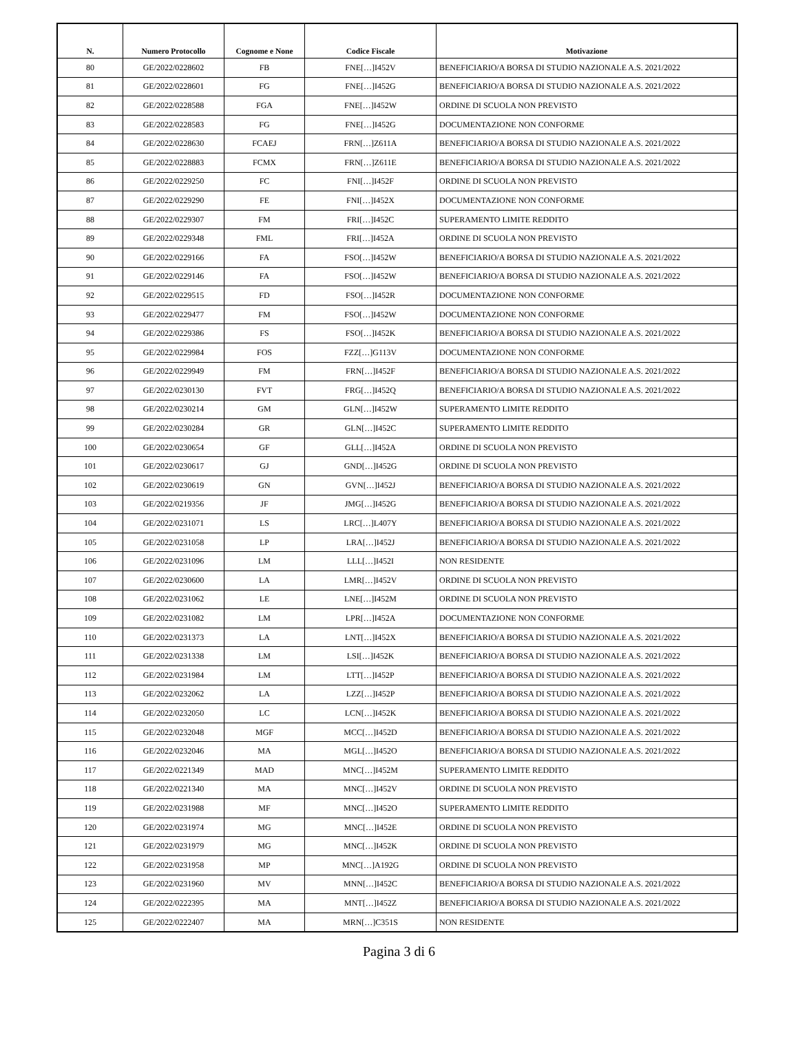| N. | Numero Protocollo | Cognome e None | Codice Fiscale | Motivazione |
| --- | --- | --- | --- | --- |
| 80 | GE/2022/0228602 | FB | FNE[…]I452V | BENEFICIARIO/A BORSA DI STUDIO NAZIONALE A.S. 2021/2022 |
| 81 | GE/2022/0228601 | FG | FNE[…]I452G | BENEFICIARIO/A BORSA DI STUDIO NAZIONALE A.S. 2021/2022 |
| 82 | GE/2022/0228588 | FGA | FNE[…]I452W | ORDINE DI SCUOLA NON PREVISTO |
| 83 | GE/2022/0228583 | FG | FNE[…]I452G | DOCUMENTAZIONE NON CONFORME |
| 84 | GE/2022/0228630 | FCAEJ | FRN[…]Z611A | BENEFICIARIO/A BORSA DI STUDIO NAZIONALE A.S. 2021/2022 |
| 85 | GE/2022/0228883 | FCMX | FRN[…]Z611E | BENEFICIARIO/A BORSA DI STUDIO NAZIONALE A.S. 2021/2022 |
| 86 | GE/2022/0229250 | FC | FNI[…]I452F | ORDINE DI SCUOLA NON PREVISTO |
| 87 | GE/2022/0229290 | FE | FNI[…]I452X | DOCUMENTAZIONE NON CONFORME |
| 88 | GE/2022/0229307 | FM | FRI[…]I452C | SUPERAMENTO LIMITE REDDITO |
| 89 | GE/2022/0229348 | FML | FRI[…]I452A | ORDINE DI SCUOLA NON PREVISTO |
| 90 | GE/2022/0229166 | FA | FSO[…]I452W | BENEFICIARIO/A BORSA DI STUDIO NAZIONALE A.S. 2021/2022 |
| 91 | GE/2022/0229146 | FA | FSO[…]I452W | BENEFICIARIO/A BORSA DI STUDIO NAZIONALE A.S. 2021/2022 |
| 92 | GE/2022/0229515 | FD | FSO[…]I452R | DOCUMENTAZIONE NON CONFORME |
| 93 | GE/2022/0229477 | FM | FSO[…]I452W | DOCUMENTAZIONE NON CONFORME |
| 94 | GE/2022/0229386 | FS | FSO[…]I452K | BENEFICIARIO/A BORSA DI STUDIO NAZIONALE A.S. 2021/2022 |
| 95 | GE/2022/0229984 | FOS | FZZ[…]G113V | DOCUMENTAZIONE NON CONFORME |
| 96 | GE/2022/0229949 | FM | FRN[…]I452F | BENEFICIARIO/A BORSA DI STUDIO NAZIONALE A.S. 2021/2022 |
| 97 | GE/2022/0230130 | FVT | FRG[…]I452Q | BENEFICIARIO/A BORSA DI STUDIO NAZIONALE A.S. 2021/2022 |
| 98 | GE/2022/0230214 | GM | GLN[…]I452W | SUPERAMENTO LIMITE REDDITO |
| 99 | GE/2022/0230284 | GR | GLN[…]I452C | SUPERAMENTO LIMITE REDDITO |
| 100 | GE/2022/0230654 | GF | GLL[…]I452A | ORDINE DI SCUOLA NON PREVISTO |
| 101 | GE/2022/0230617 | GJ | GND[…]I452G | ORDINE DI SCUOLA NON PREVISTO |
| 102 | GE/2022/0230619 | GN | GVN[…]I452J | BENEFICIARIO/A BORSA DI STUDIO NAZIONALE A.S. 2021/2022 |
| 103 | GE/2022/0219356 | JF | JMG[…]I452G | BENEFICIARIO/A BORSA DI STUDIO NAZIONALE A.S. 2021/2022 |
| 104 | GE/2022/0231071 | LS | LRC[…]L407Y | BENEFICIARIO/A BORSA DI STUDIO NAZIONALE A.S. 2021/2022 |
| 105 | GE/2022/0231058 | LP | LRA[…]I452J | BENEFICIARIO/A BORSA DI STUDIO NAZIONALE A.S. 2021/2022 |
| 106 | GE/2022/0231096 | LM | LLL[…]I452I | NON RESIDENTE |
| 107 | GE/2022/0230600 | LA | LMR[…]I452V | ORDINE DI SCUOLA NON PREVISTO |
| 108 | GE/2022/0231062 | LE | LNE[…]I452M | ORDINE DI SCUOLA NON PREVISTO |
| 109 | GE/2022/0231082 | LM | LPR[…]I452A | DOCUMENTAZIONE NON CONFORME |
| 110 | GE/2022/0231373 | LA | LNT[…]I452X | BENEFICIARIO/A BORSA DI STUDIO NAZIONALE A.S. 2021/2022 |
| 111 | GE/2022/0231338 | LM | LSI[…]I452K | BENEFICIARIO/A BORSA DI STUDIO NAZIONALE A.S. 2021/2022 |
| 112 | GE/2022/0231984 | LM | LTT[…]I452P | BENEFICIARIO/A BORSA DI STUDIO NAZIONALE A.S. 2021/2022 |
| 113 | GE/2022/0232062 | LA | LZZ[…]I452P | BENEFICIARIO/A BORSA DI STUDIO NAZIONALE A.S. 2021/2022 |
| 114 | GE/2022/0232050 | LC | LCN[…]I452K | BENEFICIARIO/A BORSA DI STUDIO NAZIONALE A.S. 2021/2022 |
| 115 | GE/2022/0232048 | MGF | MCC[…]I452D | BENEFICIARIO/A BORSA DI STUDIO NAZIONALE A.S. 2021/2022 |
| 116 | GE/2022/0232046 | MA | MGL[…]I452O | BENEFICIARIO/A BORSA DI STUDIO NAZIONALE A.S. 2021/2022 |
| 117 | GE/2022/0221349 | MAD | MNC[…]I452M | SUPERAMENTO LIMITE REDDITO |
| 118 | GE/2022/0221340 | MA | MNC[…]I452V | ORDINE DI SCUOLA NON PREVISTO |
| 119 | GE/2022/0231988 | MF | MNC[…]I452O | SUPERAMENTO LIMITE REDDITO |
| 120 | GE/2022/0231974 | MG | MNC[…]I452E | ORDINE DI SCUOLA NON PREVISTO |
| 121 | GE/2022/0231979 | MG | MNC[…]I452K | ORDINE DI SCUOLA NON PREVISTO |
| 122 | GE/2022/0231958 | MP | MNC[…]A192G | ORDINE DI SCUOLA NON PREVISTO |
| 123 | GE/2022/0231960 | MV | MNN[…]I452C | BENEFICIARIO/A BORSA DI STUDIO NAZIONALE A.S. 2021/2022 |
| 124 | GE/2022/0222395 | MA | MNT[…]I452Z | BENEFICIARIO/A BORSA DI STUDIO NAZIONALE A.S. 2021/2022 |
| 125 | GE/2022/0222407 | MA | MRN[…]C351S | NON RESIDENTE |
Pagina 3 di 6